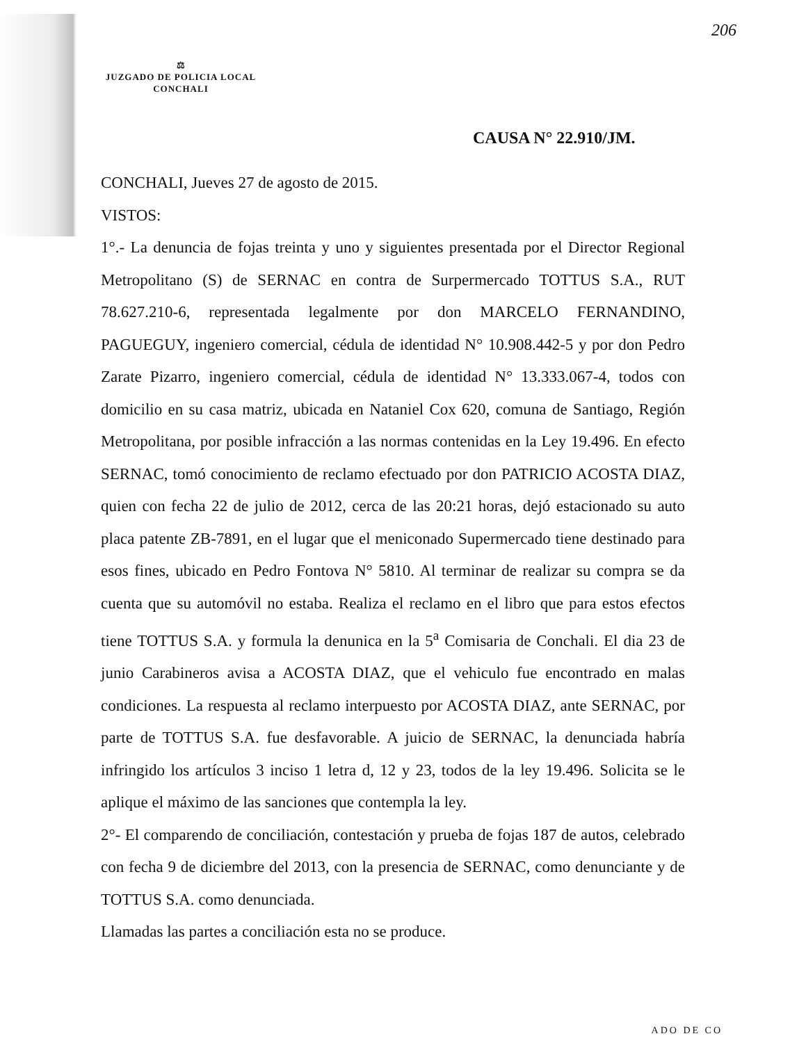206
⚖
JUZGADO DE POLICIA LOCAL
CONCHALI
CAUSA N° 22.910/JM.
CONCHALI, Jueves 27 de agosto de 2015.
VISTOS:
1°.- La denuncia de fojas treinta y uno y siguientes presentada por el Director Regional Metropolitano (S) de SERNAC en contra de Surpermercado TOTTUS S.A., RUT 78.627.210-6, representada legalmente por don MARCELO FERNANDINO, PAGUEGUY, ingeniero comercial, cédula de identidad N° 10.908.442-5 y por don Pedro Zarate Pizarro, ingeniero comercial, cédula de identidad N° 13.333.067-4, todos con domicilio en su casa matriz, ubicada en Nataniel Cox 620, comuna de Santiago, Región Metropolitana, por posible infracción a las normas contenidas en la Ley 19.496. En efecto SERNAC, tomó conocimiento de reclamo efectuado por don PATRICIO ACOSTA DIAZ, quien con fecha 22 de julio de 2012, cerca de las 20:21 horas, dejó estacionado su auto placa patente ZB-7891, en el lugar que el meniconado Supermercado tiene destinado para esos fines, ubicado en Pedro Fontova N° 5810. Al terminar de realizar su compra se da cuenta que su automóvil no estaba. Realiza el reclamo en el libro que para estos efectos tiene TOTTUS S.A. y formula la denunica en la 5<sup>a</sup> Comisaria de Conchali. El dia 23 de junio Carabineros avisa a ACOSTA DIAZ, que el vehiculo fue encontrado en malas condiciones. La respuesta al reclamo interpuesto por ACOSTA DIAZ, ante SERNAC, por parte de TOTTUS S.A. fue desfavorable. A juicio de SERNAC, la denunciada habría infringido los artículos 3 inciso 1 letra d, 12 y 23, todos de la ley 19.496. Solicita se le aplique el máximo de las sanciones que contempla la ley.
2°- El comparendo de conciliación, contestación y prueba de fojas 187 de autos, celebrado con fecha 9 de diciembre del 2013, con la presencia de SERNAC, como denunciante y de TOTTUS S.A. como denunciada.
Llamadas las partes a conciliación esta no se produce.
ADO DE CO